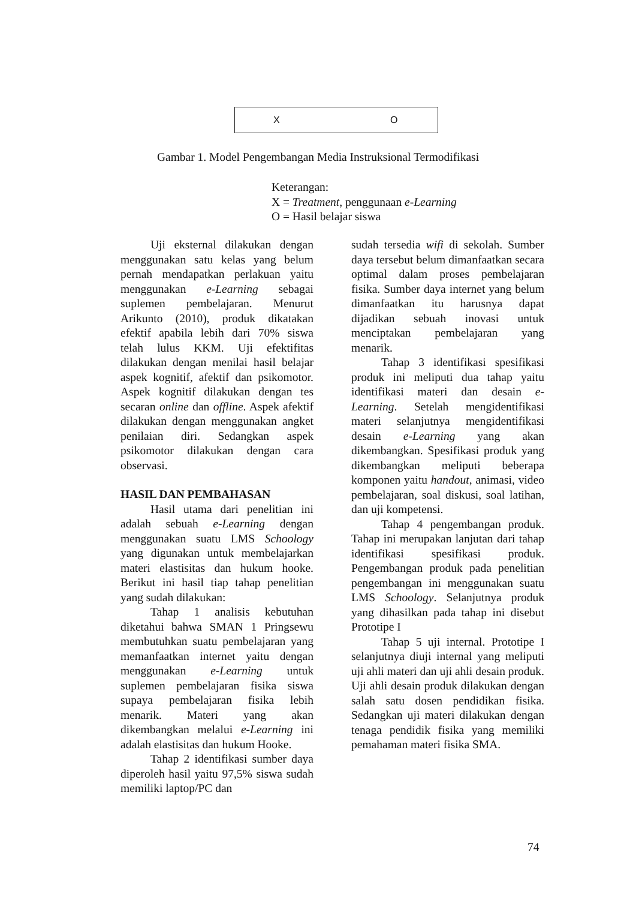X O
Gambar 1. Model Pengembangan Media Instruksional Termodifikasi
Keterangan:
X = Treatment, penggunaan e-Learning
O = Hasil belajar siswa
Uji eksternal dilakukan dengan menggunakan satu kelas yang belum pernah mendapatkan perlakuan yaitu menggunakan e-Learning sebagai suplemen pembelajaran. Menurut Arikunto (2010), produk dikatakan efektif apabila lebih dari 70% siswa telah lulus KKM. Uji efektifitas dilakukan dengan menilai hasil belajar aspek kognitif, afektif dan psikomotor. Aspek kognitif dilakukan dengan tes secaran online dan offline. Aspek afektif dilakukan dengan menggunakan angket penilaian diri. Sedangkan aspek psikomotor dilakukan dengan cara observasi.
HASIL DAN PEMBAHASAN
Hasil utama dari penelitian ini adalah sebuah e-Learning dengan menggunakan suatu LMS Schoology yang digunakan untuk membelajarkan materi elastisitas dan hukum hooke. Berikut ini hasil tiap tahap penelitian yang sudah dilakukan:
Tahap 1 analisis kebutuhan diketahui bahwa SMAN 1 Pringsewu membutuhkan suatu pembelajaran yang memanfaatkan internet yaitu dengan menggunakan e-Learning untuk suplemen pembelajaran fisika siswa supaya pembelajaran fisika lebih menarik. Materi yang akan dikembangkan melalui e-Learning ini adalah elastisitas dan hukum Hooke.
Tahap 2 identifikasi sumber daya diperoleh hasil yaitu 97,5% siswa sudah memiliki laptop/PC dan
sudah tersedia wifi di sekolah. Sumber daya tersebut belum dimanfaatkan secara optimal dalam proses pembelajaran fisika. Sumber daya internet yang belum dimanfaatkan itu harusnya dapat dijadikan sebuah inovasi untuk menciptakan pembelajaran yang menarik.
Tahap 3 identifikasi spesifikasi produk ini meliputi dua tahap yaitu identifikasi materi dan desain e-Learning. Setelah mengidentifikasi materi selanjutnya mengidentifikasi desain e-Learning yang akan dikembangkan. Spesifikasi produk yang dikembangkan meliputi beberapa komponen yaitu handout, animasi, video pembelajaran, soal diskusi, soal latihan, dan uji kompetensi.
Tahap 4 pengembangan produk. Tahap ini merupakan lanjutan dari tahap identifikasi spesifikasi produk. Pengembangan produk pada penelitian pengembangan ini menggunakan suatu LMS Schoology. Selanjutnya produk yang dihasilkan pada tahap ini disebut Prototipe I
Tahap 5 uji internal. Prototipe I selanjutnya diuji internal yang meliputi uji ahli materi dan uji ahli desain produk. Uji ahli desain produk dilakukan dengan salah satu dosen pendidikan fisika. Sedangkan uji materi dilakukan dengan tenaga pendidik fisika yang memiliki pemahaman materi fisika SMA.
74